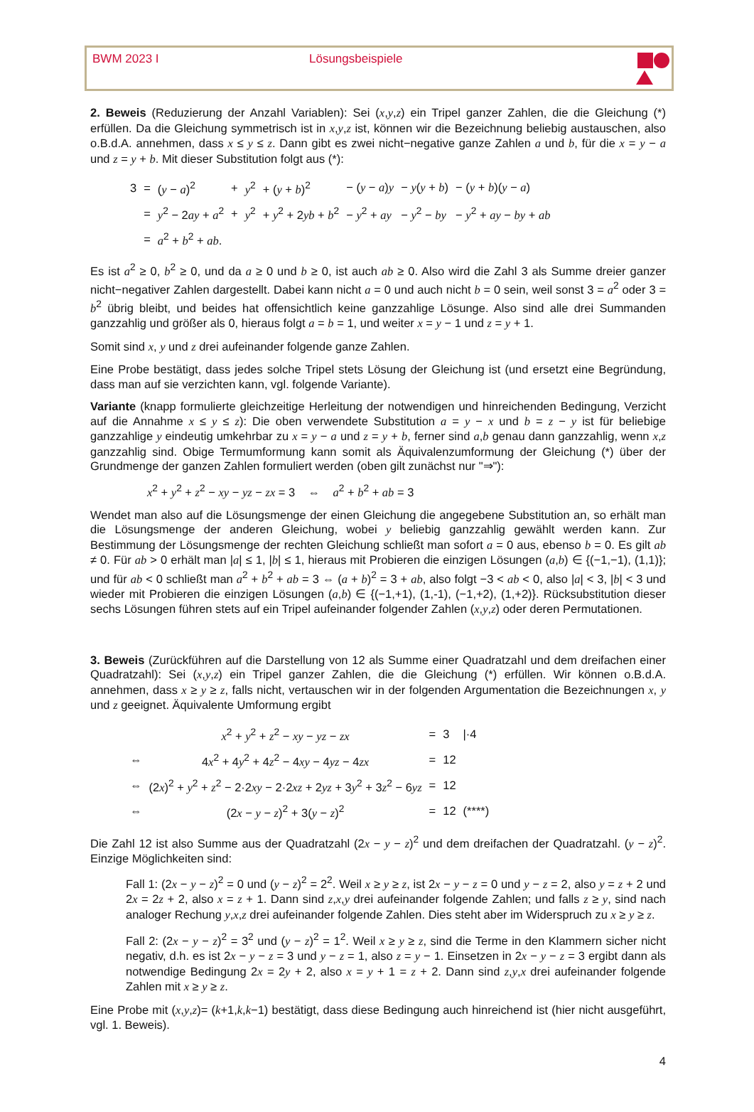BWM 2023 I Lösungsbeispiele
2. Beweis (Reduzierung der Anzahl Variablen): Sei (x,y,z) ein Tripel ganzer Zahlen, die die Gleichung (*) erfüllen. Da die Gleichung symmetrisch ist in x,y,z ist, können wir die Bezeichnung beliebig austauschen, also o.B.d.A. annehmen, dass x ≤ y ≤ z. Dann gibt es zwei nicht−negative ganze Zahlen a und b, für die x = y − a und z = y + b. Mit dieser Substitution folgt aus (*):
| 3 | = | ( y − a )<sup>2</sup> | + | y<sup>2</sup> | + ( y + b )<sup>2</sup> | − ( y − a ) y | − y ( y + b ) | − ( y + b )( y − a ) |
| | = | y<sup>2</sup> − 2 ay + a<sup>2</sup> | + | y<sup>2</sup> | + y<sup>2</sup> + 2 yb + b<sup>2</sup> | − y<sup>2</sup> + ay | − y<sup>2</sup> − by | − y<sup>2</sup> + ay − by + ab |
| | = | a<sup>2</sup> + b<sup>2</sup> + ab . | | | | | | |
Es ist a<sup>2</sup> ≥ 0, b<sup>2</sup> ≥ 0, und da a ≥ 0 und b ≥ 0, ist auch ab ≥ 0. Also wird die Zahl 3 als Summe dreier ganzer nicht−negativer Zahlen dargestellt. Dabei kann nicht a = 0 und auch nicht b = 0 sein, weil sonst 3 = a<sup>2</sup> oder 3 = b<sup>2</sup> übrig bleibt, und beides hat offensichtlich keine ganzzahlige Lösunge. Also sind alle drei Summanden ganzzahlig und größer als 0, hieraus folgt a = b = 1, und weiter x = y − 1 und z = y + 1.
Somit sind x, y und z drei aufeinander folgende ganze Zahlen.
Eine Probe bestätigt, dass jedes solche Tripel stets Lösung der Gleichung ist (und ersetzt eine Begründung, dass man auf sie verzichten kann, vgl. folgende Variante).
Variante (knapp formulierte gleichzeitige Herleitung der notwendigen und hinreichenden Bedingung, Verzicht auf die Annahme x ≤ y ≤ z): Die oben verwendete Substitution a = y − x und b = z − y ist für beliebige ganzzahlige y eindeutig umkehrbar zu x = y − a und z = y + b, ferner sind a,b genau dann ganzzahlig, wenn x,z ganzzahlig sind. Obige Termumformung kann somit als Äquivalenzumformung der Gleichung (*) über der Grundmenge der ganzen Zahlen formuliert werden (oben gilt zunächst nur "⇒"):
x<sup>2</sup> + y<sup>2</sup> + z<sup>2</sup> − xy − yz − zx = 3 ⇔ a<sup>2</sup> + b<sup>2</sup> + ab = 3
Wendet man also auf die Lösungsmenge der einen Gleichung die angegebene Substitution an, so erhält man die Lösungsmenge der anderen Gleichung, wobei y beliebig ganzzahlig gewählt werden kann. Zur Bestimmung der Lösungsmenge der rechten Gleichung schließt man sofort a = 0 aus, ebenso b = 0. Es gilt ab ≠ 0. Für ab > 0 erhält man |a| ≤ 1, |b| ≤ 1, hieraus mit Probieren die einzigen Lösungen (a,b) ∈ {(−1,−1), (1,1)}; und für ab < 0 schließt man a<sup>2</sup> + b<sup>2</sup> + ab = 3 ⇔ (a + b)<sup>2</sup> = 3 + ab, also folgt −3 < ab < 0, also |a| < 3, |b| < 3 und wieder mit Probieren die einzigen Lösungen (a,b) ∈ {(−1,+1), (1,-1), (−1,+2), (1,+2)}. Rücksubstitution dieser sechs Lösungen führen stets auf ein Tripel aufeinander folgender Zahlen (x,y,z) oder deren Permutationen.
3. Beweis (Zurückführen auf die Darstellung von 12 als Summe einer Quadratzahl und dem dreifachen einer Quadratzahl): Sei (x,y,z) ein Tripel ganzer Zahlen, die die Gleichung (*) erfüllen. Wir können o.B.d.A. annehmen, dass x ≥ y ≥ z, falls nicht, vertauschen wir in der folgenden Argumentation die Bezeichnungen x, y und z geeignet. Äquivalente Umformung ergibt
| | x<sup>2</sup> + y<sup>2</sup> + z<sup>2</sup> − xy − yz − zx | = | 3 | /·4 |
| ⇔ | 4 x<sup>2</sup> + 4 y<sup>2</sup> + 4 z<sup>2</sup> − 4 xy − 4 yz − 4 zx | = | 12 | |
| ⇔ | (2 x )<sup>2</sup> + y<sup>2</sup> + z<sup>2</sup> − 2·2 xy − 2·2 xz + 2 yz + 3 y<sup>2</sup> + 3 z<sup>2</sup> − 6 yz | = | 12 | |
| ⇔ | (2 x − y − z )<sup>2</sup> + 3( y − z )<sup>2</sup> | = | 12 | (****) |
Die Zahl 12 ist also Summe aus der Quadratzahl (2x − y − z)<sup>2</sup> und dem dreifachen der Quadratzahl. (y − z)<sup>2</sup>. Einzige Möglichkeiten sind:
Fall 1: (2x − y − z)<sup>2</sup> = 0 und (y − z)<sup>2</sup> = 2<sup>2</sup>. Weil x ≥ y ≥ z, ist 2x − y − z = 0 und y − z = 2, also y = z + 2 und 2x = 2z + 2, also x = z + 1. Dann sind z,x,y drei aufeinander folgende Zahlen; und falls z ≥ y, sind nach analoger Rechung y,x,z drei aufeinander folgende Zahlen. Dies steht aber im Widerspruch zu x ≥ y ≥ z.
Fall 2: (2x − y − z)<sup>2</sup> = 3<sup>2</sup> und (y − z)<sup>2</sup> = 1<sup>2</sup>. Weil x ≥ y ≥ z, sind die Terme in den Klammern sicher nicht negativ, d.h. es ist 2x − y − z = 3 und y − z = 1, also z = y − 1. Einsetzen in 2x − y − z = 3 ergibt dann als notwendige Bedingung 2x = 2y + 2, also x = y + 1 = z + 2. Dann sind z,y,x drei aufeinander folgende Zahlen mit x ≥ y ≥ z.
Eine Probe mit (x,y,z)= (k+1,k,k−1) bestätigt, dass diese Bedingung auch hinreichend ist (hier nicht ausgeführt, vgl. 1. Beweis).
4